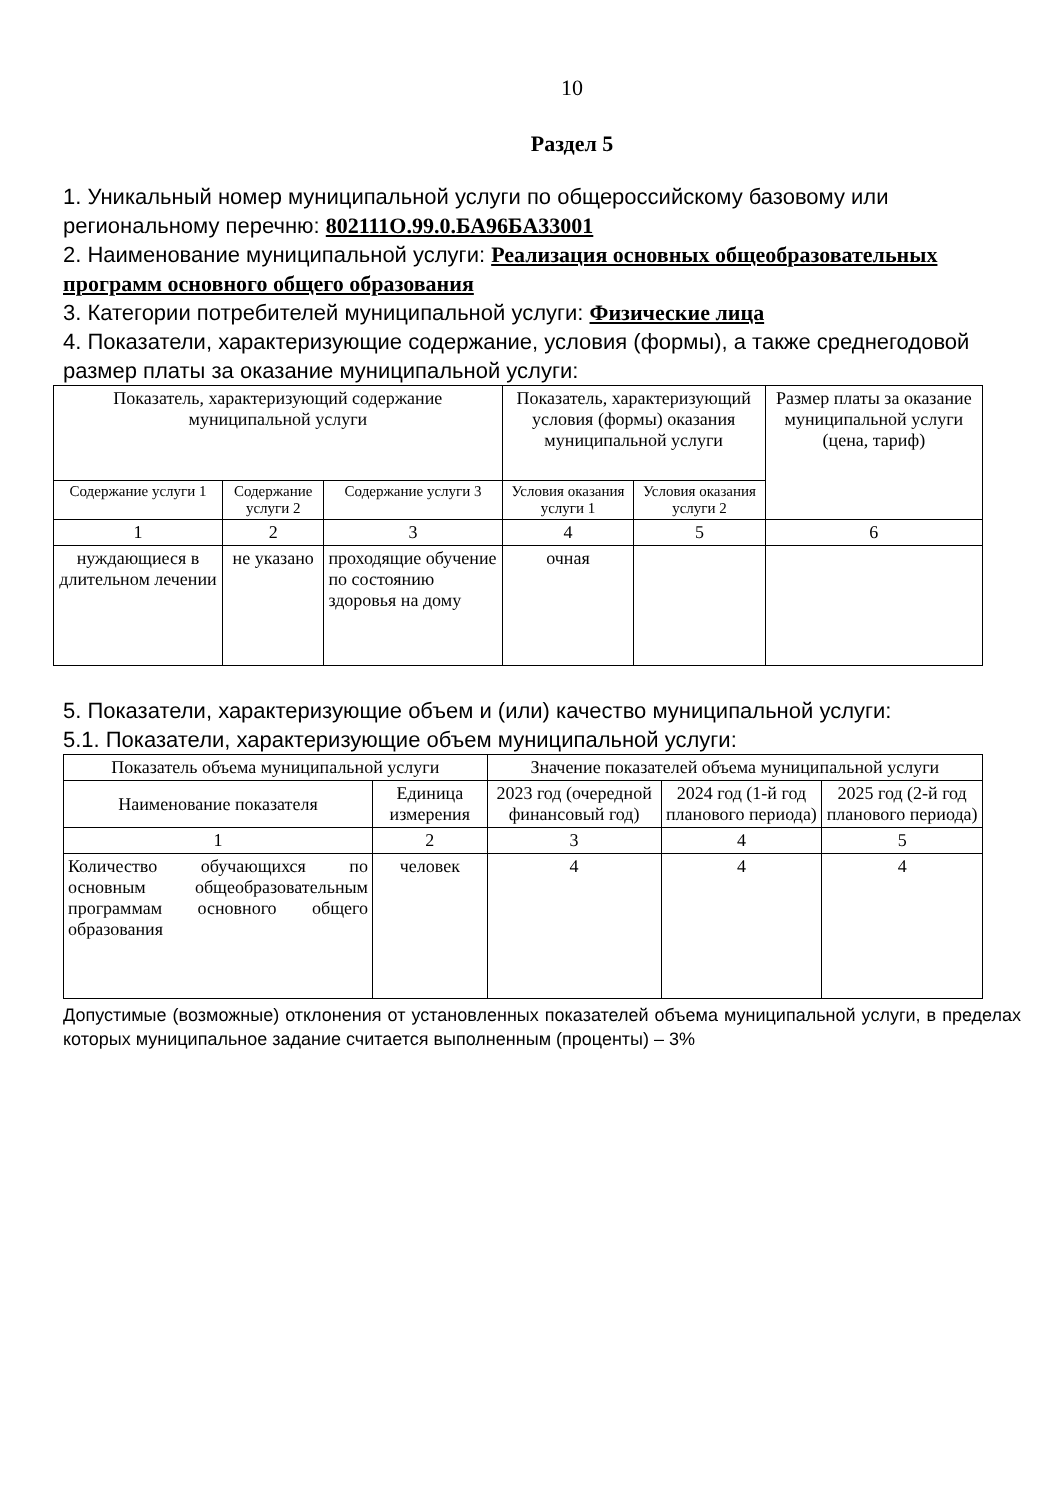10
Раздел 5
1. Уникальный номер муниципальной услуги по общероссийскому базовому или региональному перечню: 802111О.99.0.БА96БА33001
2. Наименование муниципальной услуги: Реализация основных общеобразовательных программ основного общего образования
3. Категории потребителей муниципальной услуги: Физические лица
4. Показатели, характеризующие содержание, условия (формы), а также среднегодовой размер платы за оказание муниципальной услуги:
| Показатель, характеризующий содержание муниципальной услуги | | | Показатель, характеризующий условия (формы) оказания муниципальной услуги | | Размер платы за оказание муниципальной услуги (цена, тариф) |
| --- | --- | --- | --- | --- | --- |
| Содержание услуги 1 | Содержание услуги 2 | Содержание услуги 3 | Условия оказания услуги 1 | Условия оказания услуги 2 | |
| 1 | 2 | 3 | 4 | 5 | 6 |
| нуждающиеся в длительном лечении | не указано | проходящие обучение по состоянию здоровья на дому | очная | | |
5. Показатели, характеризующие объем и (или) качество муниципальной услуги:
5.1. Показатели, характеризующие объем муниципальной услуги:
| Показатель объема муниципальной услуги | | Значение показателей объема муниципальной услуги | | |
| --- | --- | --- | --- | --- |
| Наименование показателя | Единица измерения | 2023 год (очередной финансовый год) | 2024 год (1-й год планового периода) | 2025 год (2-й год планового периода) |
| 1 | 2 | 3 | 4 | 5 |
| Количество обучающихся по основным общеобразовательным программам основного общего образования | человек | 4 | 4 | 4 |
Допустимые (возможные) отклонения от установленных показателей объема муниципальной услуги, в пределах которых муниципальное задание считается выполненным (проценты) – 3%